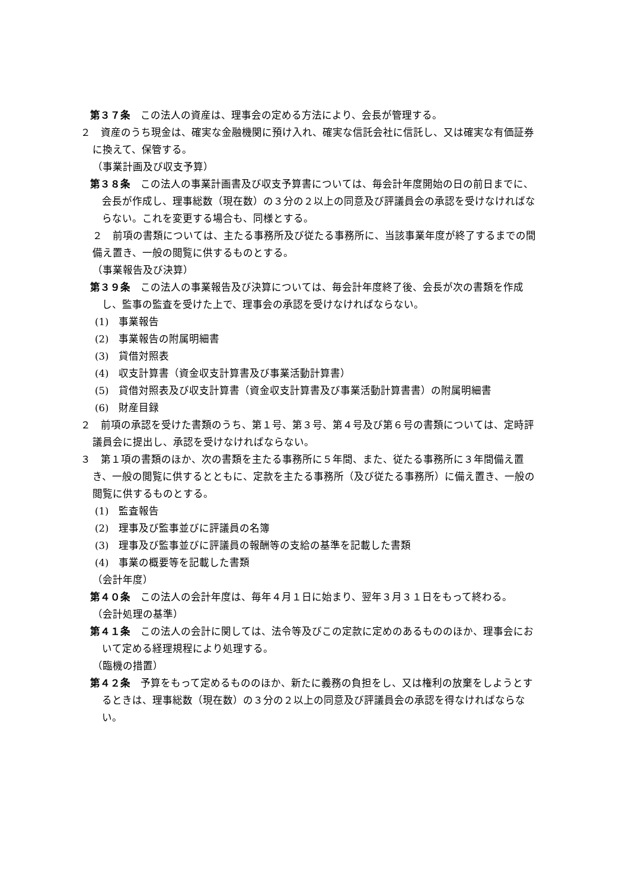第３７条　この法人の資産は、理事会の定める方法により、会長が管理する。
２　資産のうち現金は、確実な金融機関に預け入れ、確実な信託会社に信託し、又は確実な有価証券に換えて、保管する。
（事業計画及び収支予算）
第３８条　この法人の事業計画書及び収支予算書については、毎会計年度開始の日の前日までに、会長が作成し、理事総数（現在数）の３分の２以上の同意及び評議員会の承認を受けなければならない。これを変更する場合も、同様とする。
２　前項の書類については、主たる事務所及び従たる事務所に、当該事業年度が終了するまでの間備え置き、一般の閲覧に供するものとする。
（事業報告及び決算）
第３９条　この法人の事業報告及び決算については、毎会計年度終了後、会長が次の書類を作成し、監事の監査を受けた上で、理事会の承認を受けなければならない。
(1)　事業報告
(2)　事業報告の附属明細書
(3)　貸借対照表
(4)　収支計算書（資金収支計算書及び事業活動計算書）
(5)　貸借対照表及び収支計算書（資金収支計算書及び事業活動計算書書）の附属明細書
(6)　財産目録
２　前項の承認を受けた書類のうち、第１号、第３号、第４号及び第６号の書類については、定時評議員会に提出し、承認を受けなければならない。
３　第１項の書類のほか、次の書類を主たる事務所に５年間、また、従たる事務所に３年間備え置き、一般の閲覧に供するとともに、定款を主たる事務所（及び従たる事務所）に備え置き、一般の閲覧に供するものとする。
(1)　監査報告
(2)　理事及び監事並びに評議員の名簿
(3)　理事及び監事並びに評議員の報酬等の支給の基準を記載した書類
(4)　事業の概要等を記載した書類
（会計年度）
第４０条　この法人の会計年度は、毎年４月１日に始まり、翌年３月３１日をもって終わる。
（会計処理の基準）
第４１条　この法人の会計に関しては、法令等及びこの定款に定めのあるもののほか、理事会において定める経理規程により処理する。
（臨機の措置）
第４２条　予算をもって定めるもののほか、新たに義務の負担をし、又は権利の放棄をしようとするときは、理事総数（現在数）の３分の２以上の同意及び評議員会の承認を得なければならない。